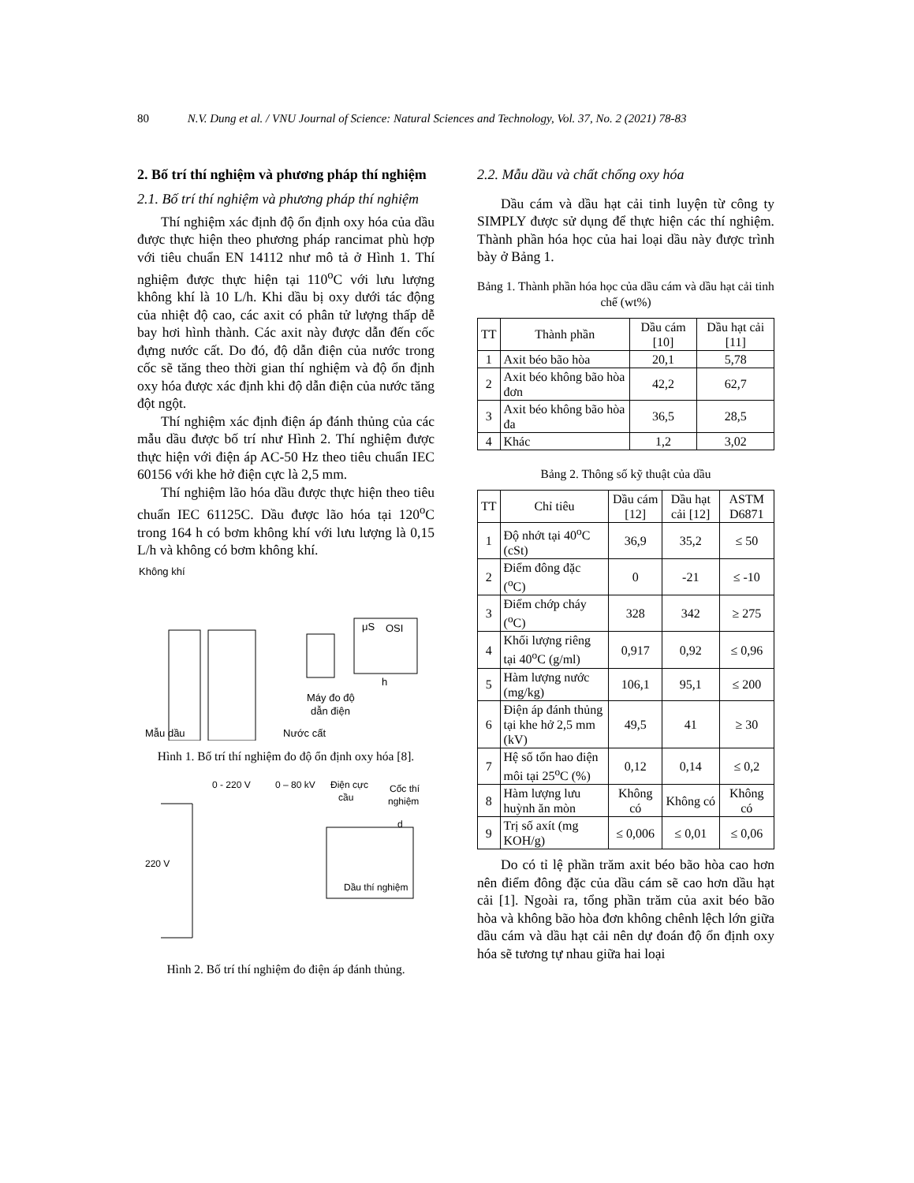80 N.V. Dung et al. / VNU Journal of Science: Natural Sciences and Technology, Vol. 37, No. 2 (2021) 78-83
2. Bố trí thí nghiệm và phương pháp thí nghiệm
2.1. Bố trí thí nghiệm và phương pháp thí nghiệm
Thí nghiệm xác định độ ổn định oxy hóa của dầu được thực hiện theo phương pháp rancimat phù hợp với tiêu chuẩn EN 14112 như mô tả ở Hình 1. Thí nghiệm được thực hiện tại 110<sup>o</sup>C với lưu lượng không khí là 10 L/h. Khi dầu bị oxy dưới tác động của nhiệt độ cao, các axit có phân tử lượng thấp dễ bay hơi hình thành. Các axit này được dẫn đến cốc đựng nước cất. Do đó, độ dẫn điện của nước trong cốc sẽ tăng theo thời gian thí nghiệm và độ ổn định oxy hóa được xác định khi độ dẫn điện của nước tăng đột ngột.
Thí nghiệm xác định điện áp đánh thủng của các mẫu dầu được bố trí như Hình 2. Thí nghiệm được thực hiện với điện áp AC-50 Hz theo tiêu chuẩn IEC 60156 với khe hở điện cực là 2,5 mm.
Thí nghiệm lão hóa dầu được thực hiện theo tiêu chuẩn IEC 61125C. Dầu được lão hóa tại 120<sup>o</sup>C trong 164 h có bơm không khí với lưu lượng là 0,15 L/h và không có bơm không khí.
Không khí
Mẫu dầu
Nước cất
Máy đo độ
dẫn điện
μS
OSI
h
Hình 1. Bố trí thí nghiệm đo độ ổn định oxy hóa [8].
0 - 220 V
0 – 80 kV
Điện cực
cầu
Cốc thí
nghiệm
220 V
d
Dầu thí nghiệm
Hình 2. Bố trí thí nghiệm đo điện áp đánh thủng.
2.2. Mẫu dầu và chất chống oxy hóa
Dầu cám và dầu hạt cải tinh luyện từ công ty SIMPLY được sử dụng để thực hiện các thí nghiệm. Thành phần hóa học của hai loại dầu này được trình bày ở Bảng 1.
Bảng 1. Thành phần hóa học của dầu cám và dầu hạt cải tinh chế (wt%)
| TT | Thành phần | Dầu cám [10] | Dầu hạt cải [11] |
| --- | --- | --- | --- |
| 1 | Axit béo bão hòa | 20,1 | 5,78 |
| 2 | Axit béo không bão hòa đơn | 42,2 | 62,7 |
| 3 | Axit béo không bão hòa đa | 36,5 | 28,5 |
| 4 | Khác | 1,2 | 3,02 |
Bảng 2. Thông số kỹ thuật của dầu
| TT | Chỉ tiêu | Dầu cám [12] | Dầu hạt cải [12] | ASTM D6871 |
| --- | --- | --- | --- | --- |
| 1 | Độ nhớt tại 40<sup>o</sup>C (cSt) | 36,9 | 35,2 | ≤ 50 |
| 2 | Điểm đông đặc (<sup>o</sup>C) | 0 | -21 | ≤ -10 |
| 3 | Điểm chớp cháy (<sup>o</sup>C) | 328 | 342 | ≥ 275 |
| 4 | Khối lượng riêng tại 40<sup>o</sup>C (g/ml) | 0,917 | 0,92 | ≤ 0,96 |
| 5 | Hàm lượng nước (mg/kg) | 106,1 | 95,1 | ≤ 200 |
| 6 | Điện áp đánh thủng tại khe hở 2,5 mm (kV) | 49,5 | 41 | ≥ 30 |
| 7 | Hệ số tổn hao điện môi tại 25<sup>o</sup>C (%) | 0,12 | 0,14 | ≤ 0,2 |
| 8 | Hàm lượng lưu huỳnh ăn mòn | Không có | Không có | Không có |
| 9 | Trị số axít (mg KOH/g) | ≤ 0,006 | ≤ 0,01 | ≤ 0,06 |
Do có tỉ lệ phần trăm axit béo bão hòa cao hơn nên điểm đông đặc của dầu cám sẽ cao hơn dầu hạt cải [1]. Ngoài ra, tổng phần trăm của axit béo bão hòa và không bão hòa đơn không chênh lệch lớn giữa dầu cám và dầu hạt cải nên dự đoán độ ổn định oxy hóa sẽ tương tự nhau giữa hai loại